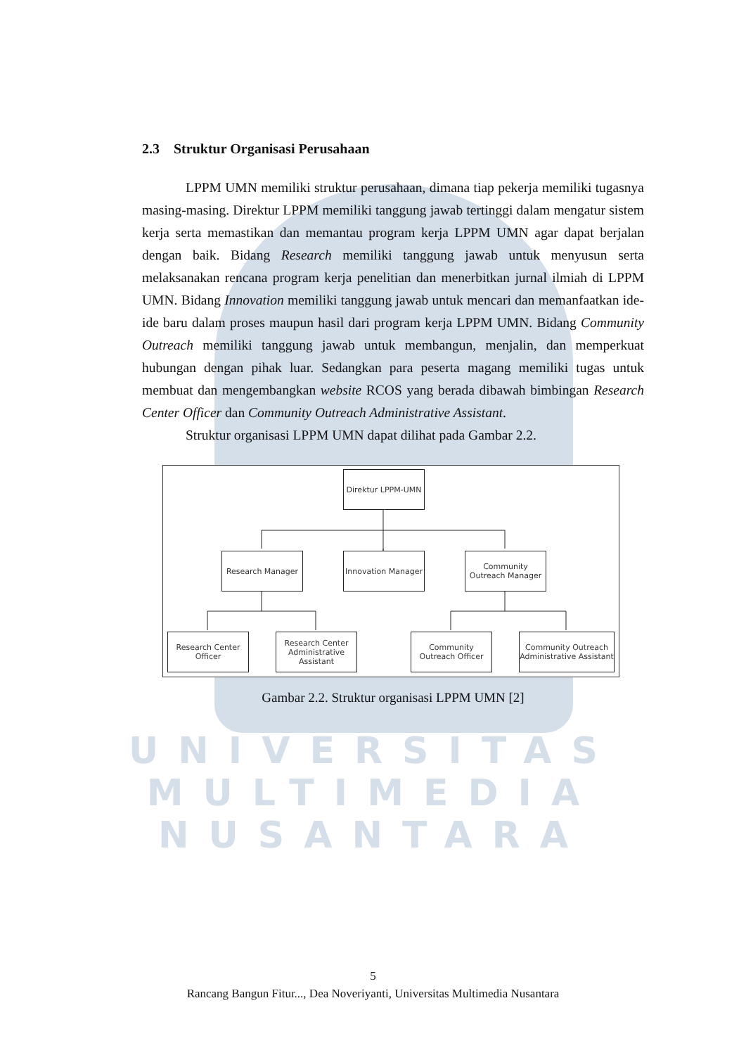2.3 Struktur Organisasi Perusahaan
LPPM UMN memiliki struktur perusahaan, dimana tiap pekerja memiliki tugasnya masing-masing. Direktur LPPM memiliki tanggung jawab tertinggi dalam mengatur sistem kerja serta memastikan dan memantau program kerja LPPM UMN agar dapat berjalan dengan baik. Bidang Research memiliki tanggung jawab untuk menyusun serta melaksanakan rencana program kerja penelitian dan menerbitkan jurnal ilmiah di LPPM UMN. Bidang Innovation memiliki tanggung jawab untuk mencari dan memanfaatkan ide-ide baru dalam proses maupun hasil dari program kerja LPPM UMN. Bidang Community Outreach memiliki tanggung jawab untuk membangun, menjalin, dan memperkuat hubungan dengan pihak luar. Sedangkan para peserta magang memiliki tugas untuk membuat dan mengembangkan website RCOS yang berada dibawah bimbingan Research Center Officer dan Community Outreach Administrative Assistant.
Struktur organisasi LPPM UMN dapat dilihat pada Gambar 2.2.
Direktur LPPM-UMN
Research Manager
Innovation Manager
Community Outreach Manager
Research Center Officer
Research Center Administrative Assistant
Community Outreach Officer
Community Outreach Administrative Assistant
Gambar 2.2. Struktur organisasi LPPM UMN [2]
UNIVERSITAS
MULTIMEDIA
NUSANTARA
5
Rancang Bangun Fitur..., Dea Noveriyanti, Universitas Multimedia Nusantara